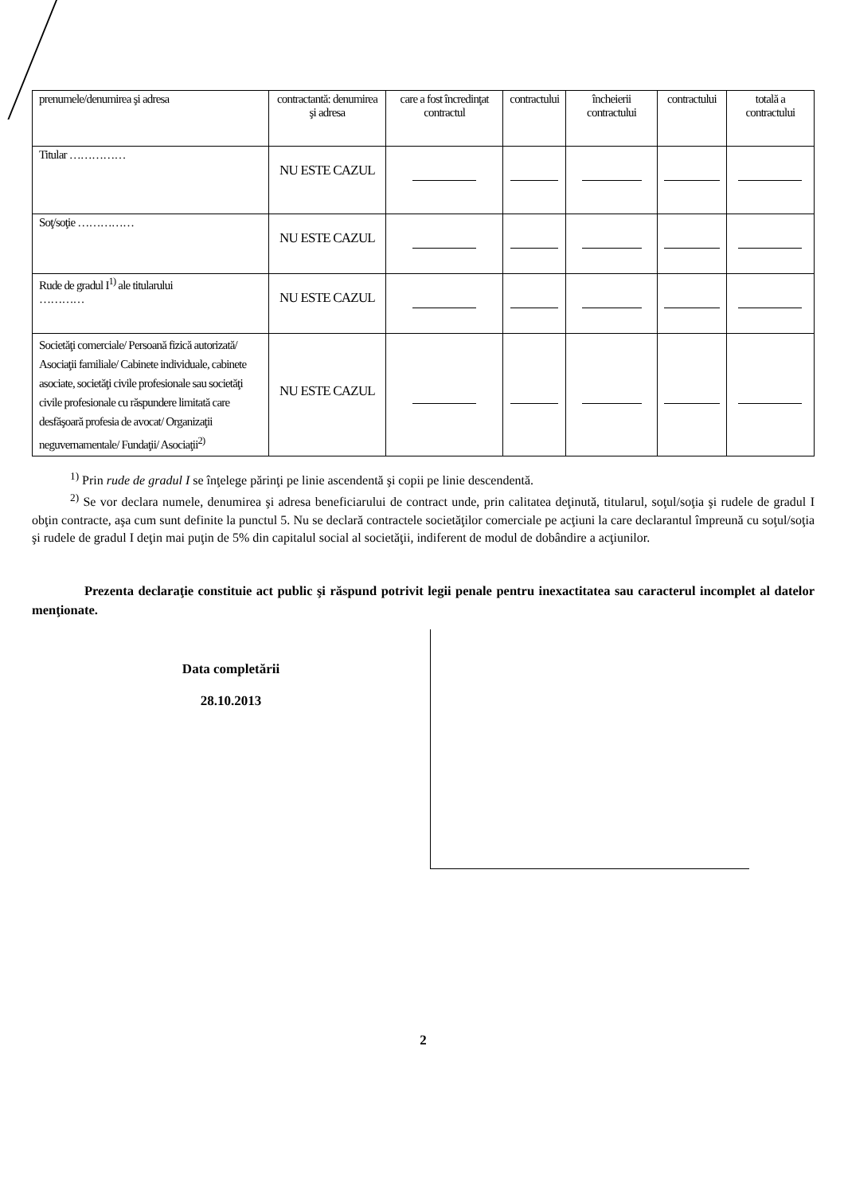| prenumele/denumirea şi adresa | contractantă: denumirea şi adresa | care a fost încredinţat contractul | contractului | încheierii contractului | contractului | totală a contractului |
| Titular …………… | NU ESTE CAZUL | | | | | |
| Soţ/soţie …………… | NU ESTE CAZUL | | | | | |
| Rude de gradul I<sup>1)</sup> ale titularului ………… | NU ESTE CAZUL | | | | | |
| Societăţi comerciale/ Persoană fizică autorizată/ Asociaţii familiale/ Cabinete individuale, cabinete asociate, societăţi civile profesionale sau societăţi civile profesionale cu răspundere limitată care desfăşoară profesia de avocat/ Organizaţii neguvernamentale/ Fundaţii/ Asociaţii<sup>2)</sup> | NU ESTE CAZUL | | | | | |
<sup>1)</sup> Prin rude de gradul I se înţelege părinţi pe linie ascendentă şi copii pe linie descendentă.
<sup>2)</sup> Se vor declara numele, denumirea şi adresa beneficiarului de contract unde, prin calitatea deţinută, titularul, soţul/soţia şi rudele de gradul I obţin contracte, aşa cum sunt definite la punctul 5. Nu se declară contractele societăţilor comerciale pe acţiuni la care declarantul împreună cu soţul/soţia şi rudele de gradul I deţin mai puţin de 5% din capitalul social al societăţii, indiferent de modul de dobândire a acţiunilor.
Prezenta declaraţie constituie act public şi răspund potrivit legii penale pentru inexactitatea sau caracterul incomplet al datelor menţionate.
Data completării
28.10.2013
2